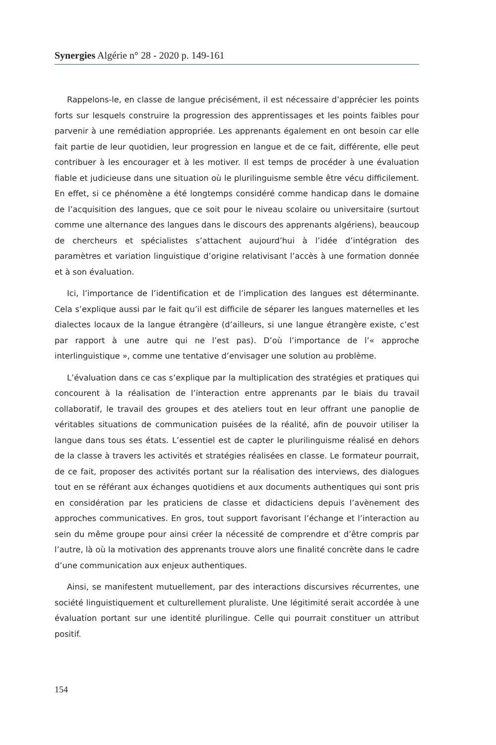Synergies Algérie n° 28 - 2020 p. 149-161
Rappelons-le, en classe de langue précisément, il est nécessaire d’apprécier les points forts sur lesquels construire la progression des apprentissages et les points faibles pour parvenir à une remédiation appropriée. Les apprenants également en ont besoin car elle fait partie de leur quotidien, leur progression en langue et de ce fait, différente, elle peut contribuer à les encourager et à les motiver. Il est temps de procéder à une évaluation fiable et judicieuse dans une situation où le plurilinguisme semble être vécu difficilement. En effet, si ce phénomène a été longtemps considéré comme handicap dans le domaine de l’acquisition des langues, que ce soit pour le niveau scolaire ou universitaire (surtout comme une alternance des langues dans le discours des apprenants algériens), beaucoup de chercheurs et spécialistes s’attachent aujourd’hui à l’idée d’intégration des paramètres et variation linguistique d’origine relativisant l’accès à une formation donnée et à son évaluation.
Ici, l’importance de l’identification et de l’implication des langues est déterminante. Cela s’explique aussi par le fait qu’il est difficile de séparer les langues maternelles et les dialectes locaux de la langue étrangère (d’ailleurs, si une langue étrangère existe, c’est par rapport à une autre qui ne l’est pas). D’où l’importance de l’« approche interlinguistique », comme une tentative d’envisager une solution au problème.
L’évaluation dans ce cas s’explique par la multiplication des stratégies et pratiques qui concourent à la réalisation de l’interaction entre apprenants par le biais du travail collaboratif, le travail des groupes et des ateliers tout en leur offrant une panoplie de véritables situations de communication puisées de la réalité, afin de pouvoir utiliser la langue dans tous ses états. L’essentiel est de capter le plurilinguisme réalisé en dehors de la classe à travers les activités et stratégies réalisées en classe. Le formateur pourrait, de ce fait, proposer des activités portant sur la réalisation des interviews, des dialogues tout en se référant aux échanges quotidiens et aux documents authentiques qui sont pris en considération par les praticiens de classe et didacticiens depuis l’avènement des approches communicatives. En gros, tout support favorisant l’échange et l’interaction au sein du même groupe pour ainsi créer la nécessité de comprendre et d’être compris par l’autre, là où la motivation des apprenants trouve alors une finalité concrète dans le cadre d’une communication aux enjeux authentiques.
Ainsi, se manifestent mutuellement, par des interactions discursives récurrentes, une société linguistiquement et culturellement pluraliste. Une légitimité serait accordée à une évaluation portant sur une identité plurilingue. Celle qui pourrait constituer un attribut positif.
154